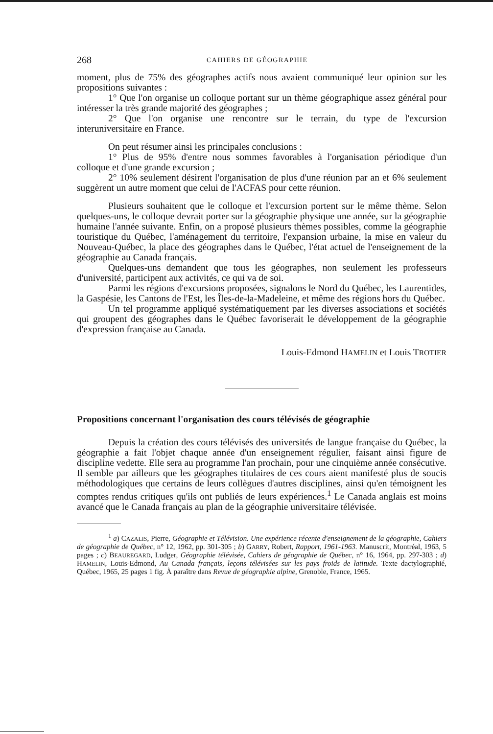268 CAHIERS DE GÉOGRAPHIE
moment, plus de 75% des géographes actifs nous avaient communiqué leur opinion sur les propositions suivantes :
1° Que l'on organise un colloque portant sur un thème géographique assez général pour intéresser la très grande majorité des géographes ;
2° Que l'on organise une rencontre sur le terrain, du type de l'excursion interuniversitaire en France.
On peut résumer ainsi les principales conclusions :
1° Plus de 95% d'entre nous sommes favorables à l'organisation périodique d'un colloque et d'une grande excursion ;
2° 10% seulement désirent l'organisation de plus d'une réunion par an et 6% seulement suggèrent un autre moment que celui de l'ACFAS pour cette réunion.
Plusieurs souhaitent que le colloque et l'excursion portent sur le même thème. Selon quelques-uns, le colloque devrait porter sur la géographie physique une année, sur la géographie humaine l'année suivante. Enfin, on a proposé plusieurs thèmes possibles, comme la géographie touristique du Québec, l'aménagement du territoire, l'expansion urbaine, la mise en valeur du Nouveau-Québec, la place des géographes dans le Québec, l'état actuel de l'enseignement de la géographie au Canada français.
Quelques-uns demandent que tous les géographes, non seulement les professeurs d'université, participent aux activités, ce qui va de soi.
Parmi les régions d'excursions proposées, signalons le Nord du Québec, les Laurentides, la Gaspésie, les Cantons de l'Est, les Îles-de-la-Madeleine, et même des régions hors du Québec.
Un tel programme appliqué systématiquement par les diverses associations et sociétés qui groupent des géographes dans le Québec favoriserait le développement de la géographie d'expression française au Canada.
Louis-Edmond HAMELIN et Louis TROTIER
Propositions concernant l'organisation des cours télévisés de géographie
Depuis la création des cours télévisés des universités de langue française du Québec, la géographie a fait l'objet chaque année d'un enseignement régulier, faisant ainsi figure de discipline vedette. Elle sera au programme l'an prochain, pour une cinquième année consécutive. Il semble par ailleurs que les géographes titulaires de ces cours aient manifesté plus de soucis méthodologiques que certains de leurs collègues d'autres disciplines, ainsi qu'en témoignent les comptes rendus critiques qu'ils ont publiés de leurs expériences.<sup>1</sup> Le Canada anglais est moins avancé que le Canada français au plan de la géographie universitaire télévisée.
<sup>1</sup> a) CAZALIS, Pierre, Géographie et Télévision. Une expérience récente d'enseignement de la géographie, Cahiers de géographie de Québec, n° 12, 1962, pp. 301-305 ; b) GARRY, Robert, Rapport, 1961-1963. Manuscrit, Montréal, 1963, 5 pages ; c) BEAUREGARD, Ludger, Géographie télévisée, Cahiers de géographie de Québec, n° 16, 1964, pp. 297-303 ; d) HAMELIN, Louis-Edmond, Au Canada français, leçons télévisées sur les pays froids de latitude. Texte dactylographié, Québec, 1965, 25 pages 1 fig. À paraître dans Revue de géographie alpine, Grenoble, France, 1965.